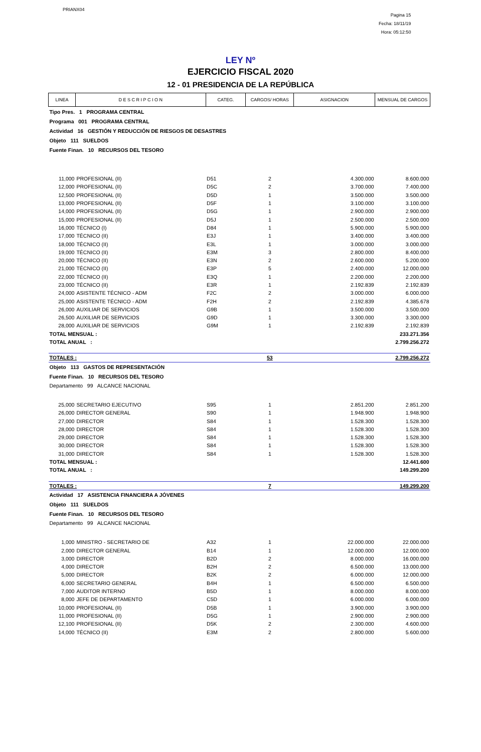PRIANX04
Pagina 15
Fecha: 18/11/19
Hora: 05:12:50
LEY Nº
EJERCICIO FISCAL 2020
12 - 01 PRESIDENCIA DE LA REPÚBLICA
| LINEA | D E S C R I P C I O N | CATEG. | CARGOS/ HORAS | ASIGNACION | MENSUAL DE CARGOS |
| --- | --- | --- | --- | --- | --- |
| Tipo Pres. 1 PROGRAMA CENTRAL | | | | | |
| Programa 001 PROGRAMA CENTRAL | | | | | |
| Actividad 16 GESTIÓN Y REDUCCIÓN DE RIESGOS DE DESASTRES | | | | | |
| Objeto 111 SUELDOS | | | | | |
| Fuente Finan. 10 RECURSOS DEL TESORO | | | | | |
| 11,000 | PROFESIONAL (II) | D51 | 2 | 4.300.000 | 8.600.000 |
| 12,000 | PROFESIONAL (II) | D5C | 2 | 3.700.000 | 7.400.000 |
| 12,500 | PROFESIONAL (II) | D5D | 1 | 3.500.000 | 3.500.000 |
| 13,000 | PROFESIONAL (II) | D5F | 1 | 3.100.000 | 3.100.000 |
| 14,000 | PROFESIONAL (II) | D5G | 1 | 2.900.000 | 2.900.000 |
| 15,000 | PROFESIONAL (II) | D5J | 1 | 2.500.000 | 2.500.000 |
| 16,000 | TÉCNICO (I) | D84 | 1 | 5.900.000 | 5.900.000 |
| 17,000 | TÉCNICO (II) | E3J | 1 | 3.400.000 | 3.400.000 |
| 18,000 | TÉCNICO (II) | E3L | 1 | 3.000.000 | 3.000.000 |
| 19,000 | TÉCNICO (II) | E3M | 3 | 2.800.000 | 8.400.000 |
| 20,000 | TÉCNICO (II) | E3N | 2 | 2.600.000 | 5.200.000 |
| 21,000 | TÉCNICO (II) | E3P | 5 | 2.400.000 | 12.000.000 |
| 22,000 | TÉCNICO (II) | E3Q | 1 | 2.200.000 | 2.200.000 |
| 23,000 | TÉCNICO (II) | E3R | 1 | 2.192.839 | 2.192.839 |
| 24,000 | ASISTENTE TÉCNICO - ADM | F2C | 2 | 3.000.000 | 6.000.000 |
| 25,000 | ASISTENTE TÉCNICO - ADM | F2H | 2 | 2.192.839 | 4.385.678 |
| 26,000 | AUXILIAR DE SERVICIOS | G9B | 1 | 3.500.000 | 3.500.000 |
| 26,500 | AUXILIAR DE SERVICIOS | G9D | 1 | 3.300.000 | 3.300.000 |
| 28,000 | AUXILIAR DE SERVICIOS | G9M | 1 | 2.192.839 | 2.192.839 |
| TOTAL MENSUAL : | | | | | 233.271.356 |
| TOTAL ANUAL : | | | | | 2.799.256.272 |
| TOTALES : | | | 53 | | 2.799.256.272 |
| Objeto 113 GASTOS DE REPRESENTACIÓN | | | | | |
| Fuente Finan. 10 RECURSOS DEL TESORO | | | | | |
| Departamento 99 ALCANCE NACIONAL | | | | | |
| 25,000 | SECRETARIO EJECUTIVO | S95 | 1 | 2.851.200 | 2.851.200 |
| 26,000 | DIRECTOR GENERAL | S90 | 1 | 1.948.900 | 1.948.900 |
| 27,000 | DIRECTOR | S84 | 1 | 1.528.300 | 1.528.300 |
| 28,000 | DIRECTOR | S84 | 1 | 1.528.300 | 1.528.300 |
| 29,000 | DIRECTOR | S84 | 1 | 1.528.300 | 1.528.300 |
| 30,000 | DIRECTOR | S84 | 1 | 1.528.300 | 1.528.300 |
| 31,000 | DIRECTOR | S84 | 1 | 1.528.300 | 1.528.300 |
| TOTAL MENSUAL : | | | | | 12.441.600 |
| TOTAL ANUAL : | | | | | 149.299.200 |
| TOTALES : | | | 7 | | 149.299.200 |
| Actividad 17 ASISTENCIA FINANCIERA A JÓVENES | | | | | |
| Objeto 111 SUELDOS | | | | | |
| Fuente Finan. 10 RECURSOS DEL TESORO | | | | | |
| Departamento 99 ALCANCE NACIONAL | | | | | |
| 1,000 | MINISTRO - SECRETARIO DE | A32 | 1 | 22.000.000 | 22.000.000 |
| 2,000 | DIRECTOR GENERAL | B14 | 1 | 12.000.000 | 12.000.000 |
| 3,000 | DIRECTOR | B2D | 2 | 8.000.000 | 16.000.000 |
| 4,000 | DIRECTOR | B2H | 2 | 6.500.000 | 13.000.000 |
| 5,000 | DIRECTOR | B2K | 2 | 6.000.000 | 12.000.000 |
| 6,000 | SECRETARIO GENERAL | B4H | 1 | 6.500.000 | 6.500.000 |
| 7,000 | AUDITOR INTERNO | B5D | 1 | 8.000.000 | 8.000.000 |
| 8,000 | JEFE DE DEPARTAMENTO | C5D | 1 | 6.000.000 | 6.000.000 |
| 10,000 | PROFESIONAL (II) | D5B | 1 | 3.900.000 | 3.900.000 |
| 11,000 | PROFESIONAL (II) | D5G | 1 | 2.900.000 | 2.900.000 |
| 12,100 | PROFESIONAL (II) | D5K | 2 | 2.300.000 | 4.600.000 |
| 14,000 | TÉCNICO (II) | E3M | 2 | 2.800.000 | 5.600.000 |